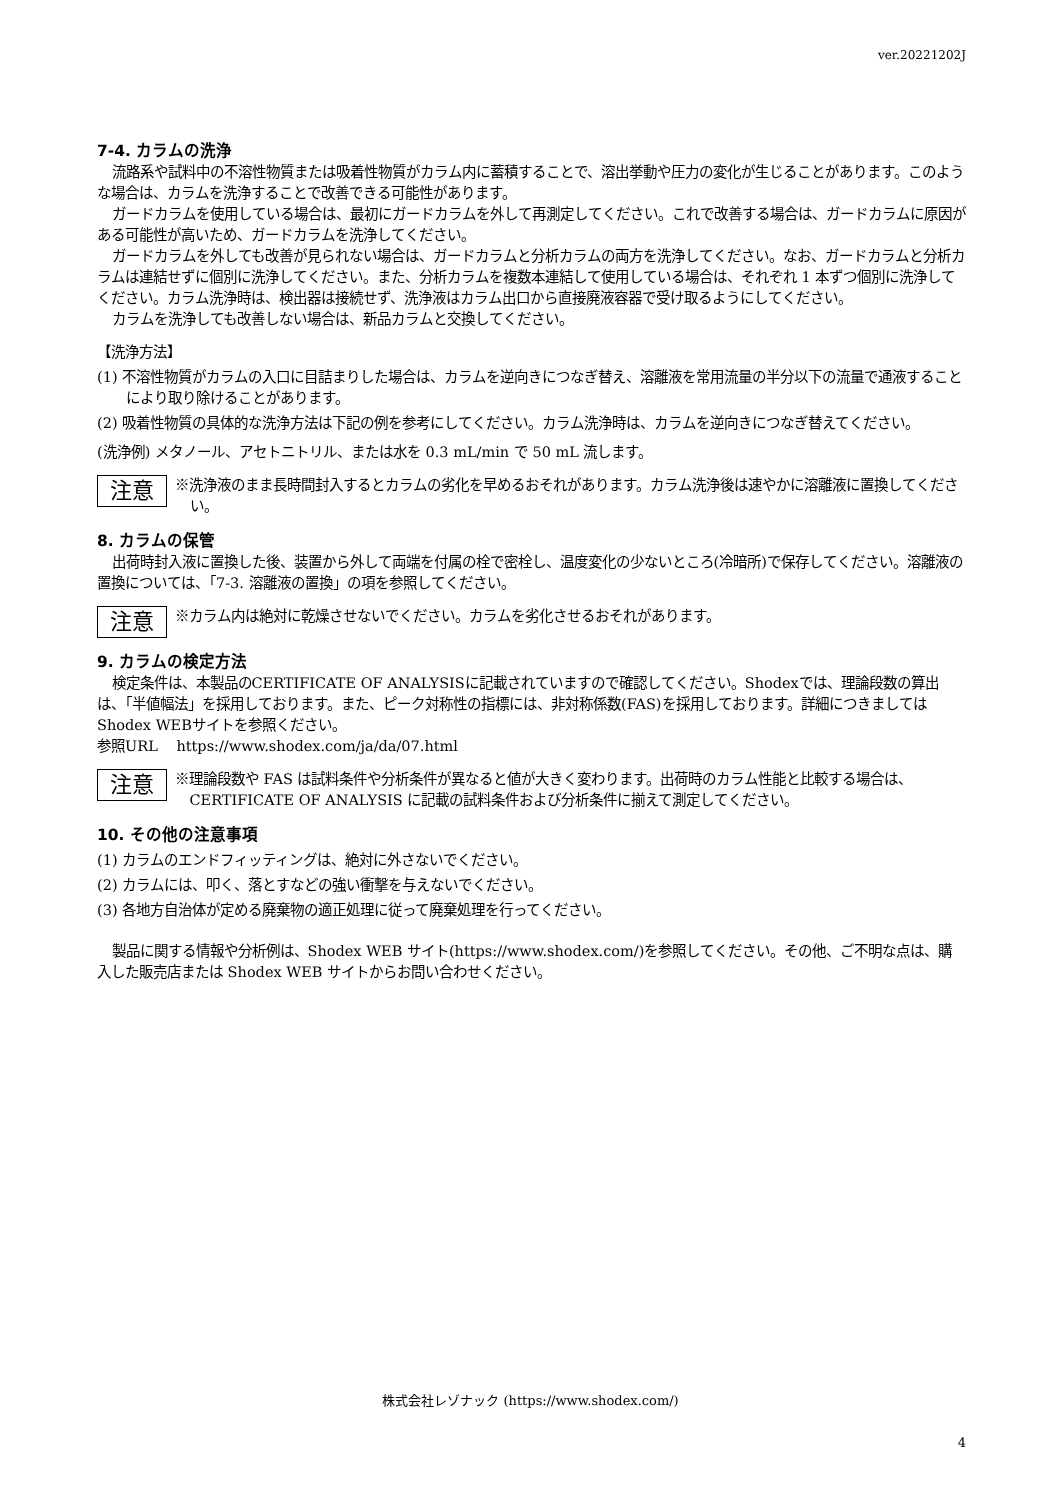ver.20221202J
7-4. カラムの洗浄
流路系や試料中の不溶性物質または吸着性物質がカラム内に蓄積することで、溶出挙動や圧力の変化が生じることがあります。このような場合は、カラムを洗浄することで改善できる可能性があります。
ガードカラムを使用している場合は、最初にガードカラムを外して再測定してください。これで改善する場合は、ガードカラムに原因がある可能性が高いため、ガードカラムを洗浄してください。
ガードカラムを外しても改善が見られない場合は、ガードカラムと分析カラムの両方を洗浄してください。なお、ガードカラムと分析カラムは連結せずに個別に洗浄してください。また、分析カラムを複数本連結して使用している場合は、それぞれ 1 本ずつ個別に洗浄してください。カラム洗浄時は、検出器は接続せず、洗浄液はカラム出口から直接廃液容器で受け取るようにしてください。
カラムを洗浄しても改善しない場合は、新品カラムと交換してください。
【洗浄方法】
(1) 不溶性物質がカラムの入口に目詰まりした場合は、カラムを逆向きにつなぎ替え、溶離液を常用流量の半分以下の流量で通液することにより取り除けることがあります。
(2) 吸着性物質の具体的な洗浄方法は下記の例を参考にしてください。カラム洗浄時は、カラムを逆向きにつなぎ替えてください。
(洗浄例) メタノール、アセトニトリル、または水を 0.3 mL/min で 50 mL 流します。
注意
※洗浄液のまま長時間封入するとカラムの劣化を早めるおそれがあります。カラム洗浄後は速やかに溶離液に置換してください。
8. カラムの保管
出荷時封入液に置換した後、装置から外して両端を付属の栓で密栓し、温度変化の少ないところ(冷暗所)で保存してください。溶離液の置換については、「7-3. 溶離液の置換」の項を参照してください。
注意
※カラム内は絶対に乾燥させないでください。カラムを劣化させるおそれがあります。
9. カラムの検定方法
検定条件は、本製品のCERTIFICATE OF ANALYSISに記載されていますので確認してください。Shodexでは、理論段数の算出は、「半値幅法」を採用しております。また、ピーク対称性の指標には、非対称係数(FAS)を採用しております。詳細につきましてはShodex WEBサイトを参照ください。
参照URL　 https://www.shodex.com/ja/da/07.html
注意
※理論段数や FAS は試料条件や分析条件が異なると値が大きく変わります。出荷時のカラム性能と比較する場合は、CERTIFICATE OF ANALYSIS に記載の試料条件および分析条件に揃えて測定してください。
10. その他の注意事項
(1) カラムのエンドフィッティングは、絶対に外さないでください。
(2) カラムには、叩く、落とすなどの強い衝撃を与えないでください。
(3) 各地方自治体が定める廃棄物の適正処理に従って廃棄処理を行ってください。
製品に関する情報や分析例は、Shodex WEB サイト(https://www.shodex.com/)を参照してください。その他、ご不明な点は、購入した販売店または Shodex WEB サイトからお問い合わせください。
株式会社レゾナック (https://www.shodex.com/)
4